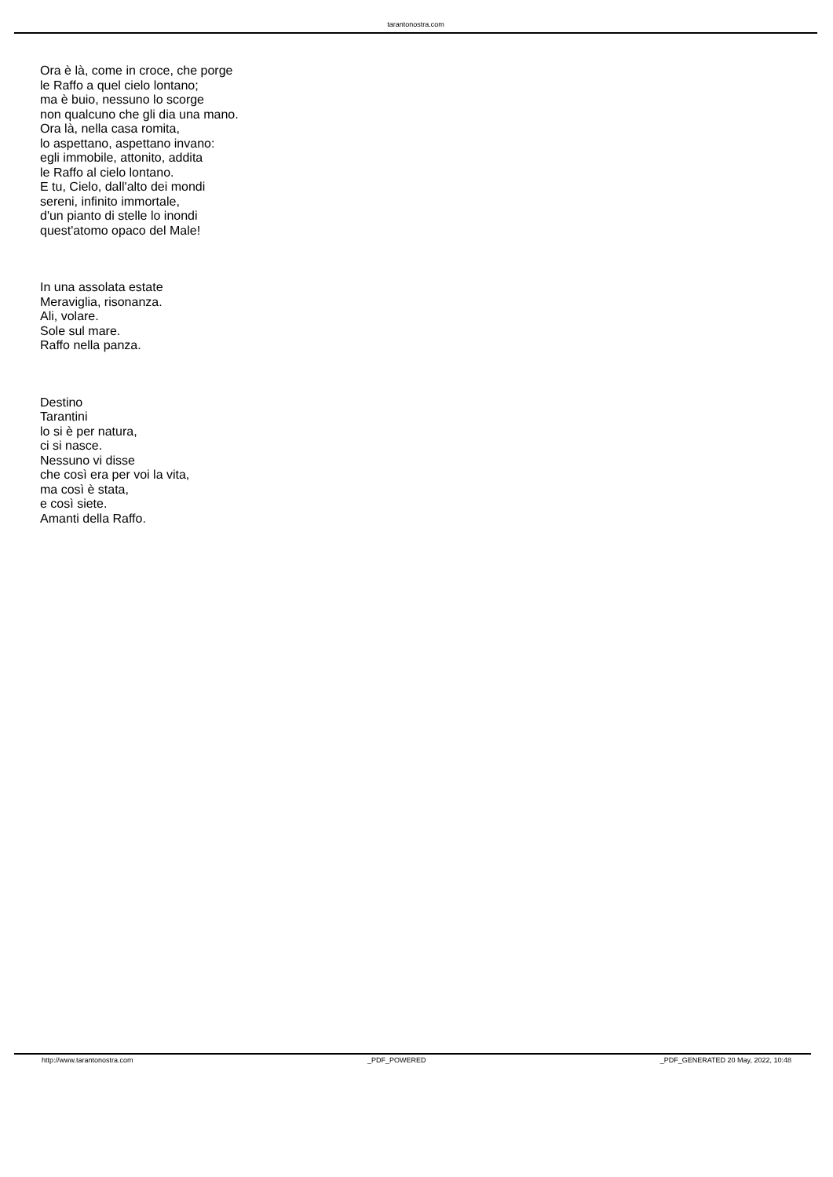tarantonostra.com
Ora è là, come in croce, che porge
le Raffo a quel cielo lontano;
ma è buio, nessuno lo scorge
non qualcuno che gli dia una mano.
Ora là, nella casa romita,
lo aspettano, aspettano invano:
egli immobile, attonito, addita
le Raffo al cielo lontano.
E tu, Cielo, dall'alto dei mondi
sereni, infinito immortale,
d'un pianto di stelle lo inondi
quest'atomo opaco del Male!
In una assolata estate
Meraviglia, risonanza.
Ali, volare.
Sole sul mare.
Raffo nella panza.
Destino
Tarantini
lo si è per natura,
ci si nasce.
Nessuno vi disse
che così era per voi la vita,
ma così è stata,
e così siete.
Amanti della Raffo.
http://www.tarantonostra.com _PDF_POWERED _PDF_GENERATED 20 May, 2022, 10:48